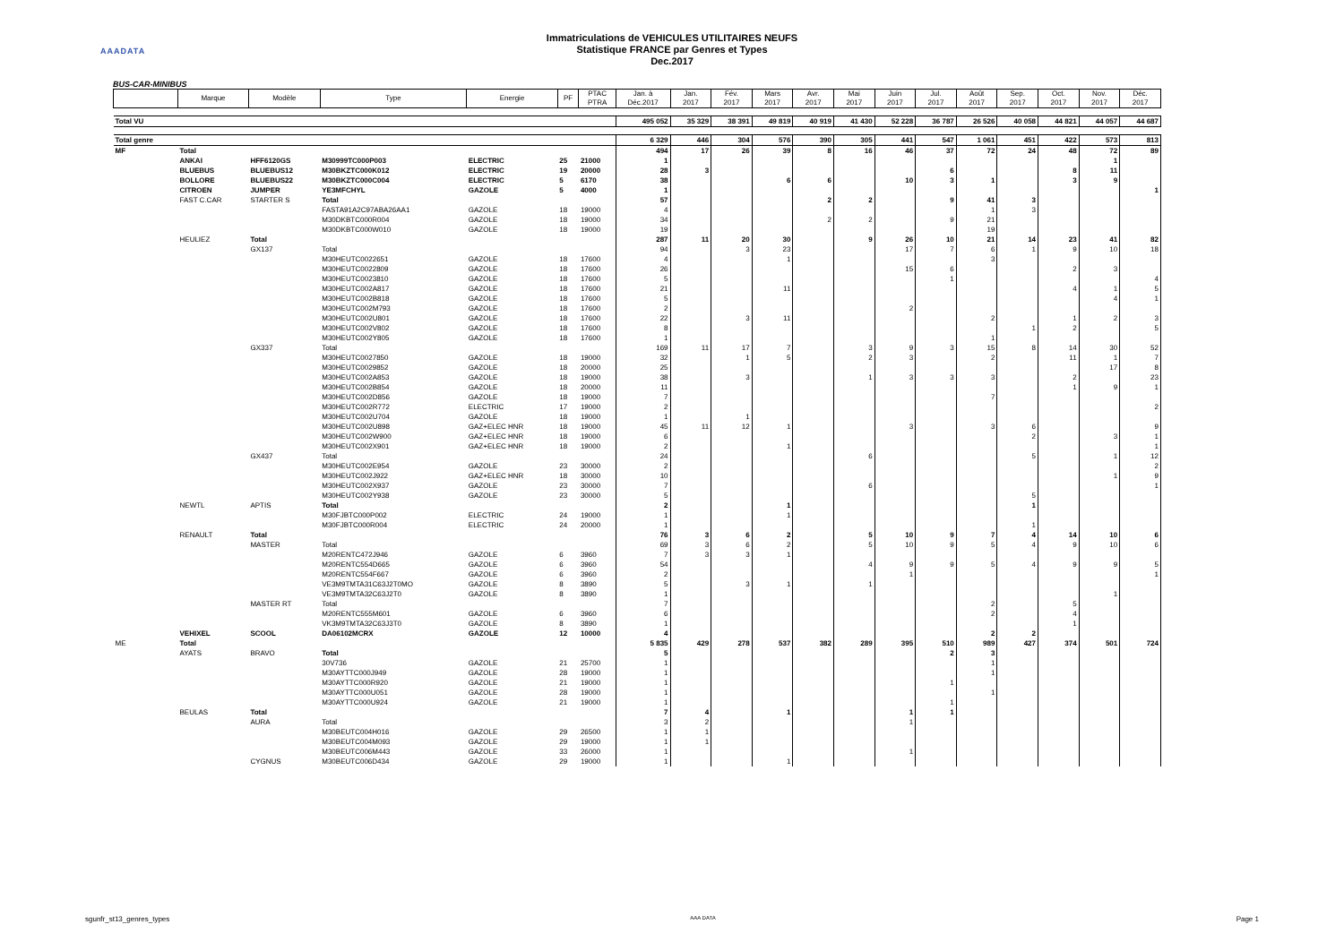AAADATA
Immatriculations de VEHICULES UTILITAIRES NEUFS
Statistique FRANCE par Genres et Types
Dec.2017
BUS-CAR-MINIBUS
| | Marque | Modèle | Type | Energie | PF | PTAC PTRA | Jan. à Déc.2017 | Jan. 2017 | Fév. 2017 | Mars 2017 | Avr. 2017 | Mai 2017 | Juin 2017 | Jul. 2017 | Août 2017 | Sep. 2017 | Oct. 2017 | Nov. 2017 | Déc. 2017 |
| --- | --- | --- | --- | --- | --- | --- | --- | --- | --- | --- | --- | --- | --- | --- | --- | --- | --- | --- | --- |
| Total VU | | | | | | | 495 052 | 35 329 | 38 391 | 49 819 | 40 919 | 41 430 | 52 228 | 36 787 | 26 526 | 40 058 | 44 821 | 44 057 | 44 687 |
| Total genre | | | | | | | 6 329 | 446 | 304 | 576 | 390 | 305 | 441 | 547 | 1 061 | 451 | 422 | 573 | 813 |
| MF | Total | | | | | | 494 | 17 | 26 | 39 | 8 | 16 | 46 | 37 | 72 | 24 | 48 | 72 | 89 |
| | ANKAI | HFF6120GS | M30999TC000P003 | ELECTRIC | 25 | 21000 | 1 | | | | | | | | | | | 1 | |
| | BLUEBUS | BLUEBUS12 | M30BKZTC000K012 | ELECTRIC | 19 | 20000 | 28 | 3 | | | | | | 6 | | | 8 | 11 | |
| | BOLLORE | BLUEBUS22 | M30BKZTC000C004 | ELECTRIC | 5 | 6170 | 38 | | | 6 | 6 | | 10 | 3 | 1 | | 3 | 9 | |
| | CITROEN | JUMPER | YE3MFCHYL | GAZOLE | 5 | 4000 | 1 | | | | | | | | | | | | 1 |
| | FAST C.CAR | STARTER S | Total | | | | 57 | | | | 2 | 2 | | 9 | 41 | 3 | | | |
| | | | FASTA91A2C97ABA26AA1 | GAZOLE | 18 | 19000 | 4 | | | | | | | | 1 | 3 | | | |
| | | | M30DKBTC000R004 | GAZOLE | 18 | 19000 | 34 | | | | 2 | 2 | | 9 | 21 | | | | |
| | | | M30DKBTC000W010 | GAZOLE | 18 | 19000 | 19 | | | | | | | | 19 | | | | |
| | HEULIEZ | Total | | | | | 287 | 11 | 20 | 30 | | 9 | 26 | 10 | 21 | 14 | 23 | 41 | 82 |
| | | GX137 | Total | | | | 94 | | 3 | 23 | | | 17 | 7 | 6 | 1 | 9 | 10 | 18 |
| | | | M30HEUTC0022651 | GAZOLE | 18 | 17600 | 4 | | | 1 | | | | | 3 | | | | |
| | | | M30HEUTC0022809 | GAZOLE | 18 | 17600 | 26 | | | | | | 15 | 6 | | | 2 | 3 | |
| | | | M30HEUTC0023810 | GAZOLE | 18 | 17600 | 5 | | | | | | | 1 | | | | | 4 |
| | | | M30HEUTC002A817 | GAZOLE | 18 | 17600 | 21 | | | 11 | | | | | | | 4 | 1 | 5 |
| | | | M30HEUTC002B818 | GAZOLE | 18 | 17600 | 5 | | | | | | | | | | | 4 | 1 |
| | | | M30HEUTC002M793 | GAZOLE | 18 | 17600 | 2 | | | | | | 2 | | | | | | |
| | | | M30HEUTC002U801 | GAZOLE | 18 | 17600 | 22 | | 3 | 11 | | | | | 2 | | 1 | 2 | 3 |
| | | | M30HEUTC002V802 | GAZOLE | 18 | 17600 | 8 | | | | | | | | | 1 | 2 | | 5 |
| | | | M30HEUTC002Y805 | GAZOLE | 18 | 17600 | 1 | | | | | | | | 1 | | | | |
| | | GX337 | Total | | | | 169 | 11 | 17 | 7 | | 3 | 9 | 3 | 15 | 8 | 14 | 30 | 52 |
| | | | M30HEUTC0027850 | GAZOLE | 18 | 19000 | 32 | | 1 | 5 | | 2 | 3 | | 2 | | 11 | 1 | 7 |
| | | | M30HEUTC0029852 | GAZOLE | 18 | 20000 | 25 | | | | | | | | | | | 17 | 8 |
| | | | M30HEUTC002A853 | GAZOLE | 18 | 19000 | 38 | | 3 | | | 1 | 3 | 3 | 3 | | 2 | | 23 |
| | | | M30HEUTC002B854 | GAZOLE | 18 | 20000 | 11 | | | | | | | | | | 1 | 9 | 1 |
| | | | M30HEUTC002D856 | GAZOLE | 18 | 19000 | 7 | | | | | | | | 7 | | | | |
| | | | M30HEUTC002R772 | ELECTRIC | 17 | 19000 | 2 | | | | | | | | | | | | 2 |
| | | | M30HEUTC002U704 | GAZOLE | 18 | 19000 | 1 | | 1 | | | | | | | | | | |
| | | | M30HEUTC002U898 | GAZ+ELEC HNR | 18 | 19000 | 45 | 11 | 12 | 1 | | | 3 | | 3 | 6 | | | 9 |
| | | | M30HEUTC002W900 | GAZ+ELEC HNR | 18 | 19000 | 6 | | | | | | | | | 2 | | 3 | 1 |
| | | | M30HEUTC002X901 | GAZ+ELEC HNR | 18 | 19000 | 2 | | | 1 | | | | | | | | | 1 |
| | | GX437 | Total | | | | 24 | | | | | 6 | | | | 5 | | 1 | 12 |
| | | | M30HEUTC002E954 | GAZOLE | 23 | 30000 | 2 | | | | | | | | | | | | 2 |
| | | | M30HEUTC002J922 | GAZ+ELEC HNR | 18 | 30000 | 10 | | | | | | | | | | | 1 | 9 |
| | | | M30HEUTC002X937 | GAZOLE | 23 | 30000 | 7 | | | | | 6 | | | | | | | 1 |
| | | | M30HEUTC002Y938 | GAZOLE | 23 | 30000 | 5 | | | | | | | | | 5 | | | |
| | NEWTL | APTIS | Total | | | | 2 | | | 1 | | | | | | 1 | | | |
| | | | M30FJBTC000P002 | ELECTRIC | 24 | 19000 | 1 | | | 1 | | | | | | | | | |
| | | | M30FJBTC000R004 | ELECTRIC | 24 | 20000 | 1 | | | | | | | | | 1 | | | |
| | RENAULT | Total | | | | | 76 | 3 | 6 | 2 | | 5 | 10 | 9 | 7 | 4 | 14 | 10 | 6 |
| | | MASTER | Total | | | | 69 | 3 | 6 | 2 | | 5 | 10 | 9 | 5 | 4 | 9 | 10 | 6 |
| | | | M20RENTC472J946 | GAZOLE | 6 | 3960 | 7 | 3 | 3 | 1 | | | | | | | | | |
| | | | M20RENTC554D665 | GAZOLE | 6 | 3960 | 54 | | | | | 4 | 9 | 9 | 5 | 4 | 9 | 9 | 5 |
| | | | M20RENTC554F667 | GAZOLE | 6 | 3960 | 2 | | | | | | 1 | | | | | | 1 |
| | | | VE3M9TMTA31C63J2T0MO | GAZOLE | 8 | 3890 | 5 | | 3 | 1 | | 1 | | | | | | | |
| | | | VE3M9TMTA32C63J2T0 | GAZOLE | 8 | 3890 | 1 | | | | | | | | | | | 1 | |
| | | MASTER RT | Total | | | | 7 | | | | | | | | 2 | | 5 | | |
| | | | M20RENTC555M601 | GAZOLE | 6 | 3960 | 6 | | | | | | | | 2 | | 4 | | |
| | | | VK3M9TMTA32C63J3T0 | GAZOLE | 8 | 3890 | 1 | | | | | | | | | | 1 | | |
| | VEHIXEL | SCOOL | DA06102MCRX | GAZOLE | 12 | 10000 | 4 | | | | | | | | 2 | 2 | | | |
| ME | Total | | | | | | 5 835 | 429 | 278 | 537 | 382 | 289 | 395 | 510 | 989 | 427 | 374 | 501 | 724 |
| | AYATS | BRAVO | Total | | | | 5 | | | | | | | 2 | 3 | | | | |
| | | | 30V736 | GAZOLE | 21 | 25700 | 1 | | | | | | | | 1 | | | | |
| | | | M30AYTTC000J949 | GAZOLE | 28 | 19000 | 1 | | | | | | | | 1 | | | | |
| | | | M30AYTTC000R920 | GAZOLE | 21 | 19000 | 1 | | | | | | | 1 | | | | | |
| | | | M30AYTTC000U051 | GAZOLE | 28 | 19000 | 1 | | | | | | | | 1 | | | | |
| | | | M30AYTTC000U924 | GAZOLE | 21 | 19000 | 1 | | | | | | | 1 | | | | | |
| | BEULAS | Total | | | | | 7 | 4 | | 1 | | | 1 | 1 | | | | | |
| | | AURA | Total | | | | 3 | 2 | | | | | 1 | | | | | | |
| | | | M30BEUTC004H016 | GAZOLE | 29 | 26500 | 1 | 1 | | | | | | | | | | | |
| | | | M30BEUTC004M093 | GAZOLE | 29 | 19000 | 1 | 1 | | | | | | | | | | | |
| | | | M30BEUTC006M443 | GAZOLE | 33 | 26000 | 1 | | | | | | 1 | | | | | | |
| | | CYGNUS | M30BEUTC006D434 | GAZOLE | 29 | 19000 | 1 | | | 1 | | | | | | | | | |
sgunfr_st13_genres_types AAA DATA Page 1